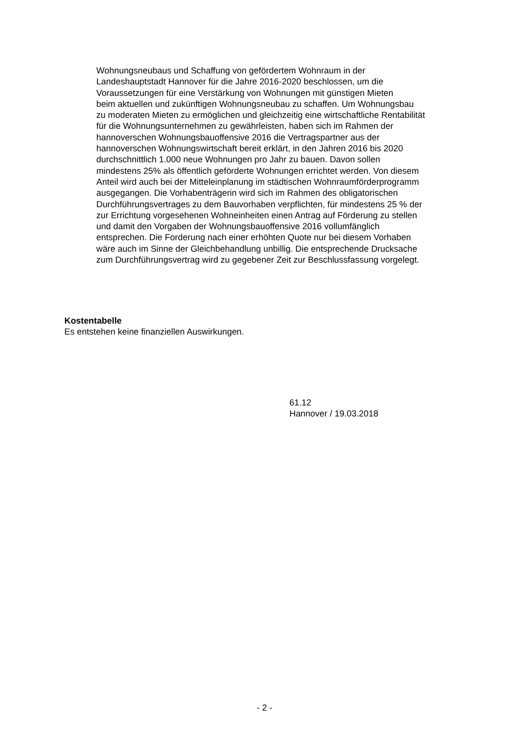Wohnungsneubaus und Schaffung von gefördertem Wohnraum in der
Landeshauptstadt Hannover für die Jahre 2016-2020 beschlossen, um die
Voraussetzungen für eine Verstärkung von Wohnungen mit günstigen Mieten
beim aktuellen und zukünftigen Wohnungsneubau zu schaffen. Um Wohnungsbau
zu moderaten Mieten zu ermöglichen und gleichzeitig eine wirtschaftliche Rentabilität
für die Wohnungsunternehmen zu gewährleisten, haben sich im Rahmen der
hannoverschen Wohnungsbauoffensive 2016 die Vertragspartner aus der
hannoverschen Wohnungswirtschaft bereit erklärt, in den Jahren 2016 bis 2020
durchschnittlich 1.000 neue Wohnungen pro Jahr zu bauen. Davon sollen
mindestens 25% als öffentlich geförderte Wohnungen errichtet werden. Von diesem
Anteil wird auch bei der Mitteleinplanung im städtischen Wohnraumförderprogramm
ausgegangen. Die Vorhabenträgerin wird sich im Rahmen des obligatorischen
Durchführungsvertrages zu dem Bauvorhaben verpflichten, für mindestens 25 % der
zur Errichtung vorgesehenen Wohneinheiten einen Antrag auf Förderung zu stellen
und damit den Vorgaben der Wohnungsbauoffensive 2016 vollumfänglich
entsprechen. Die Forderung nach einer erhöhten Quote nur bei diesem Vorhaben
wäre auch im Sinne der Gleichbehandlung unbillig. Die entsprechende Drucksache
zum Durchführungsvertrag wird zu gegebener Zeit zur Beschlussfassung vorgelegt.
Kostentabelle
Es entstehen keine finanziellen Auswirkungen.
61.12
Hannover / 19.03.2018
- 2 -